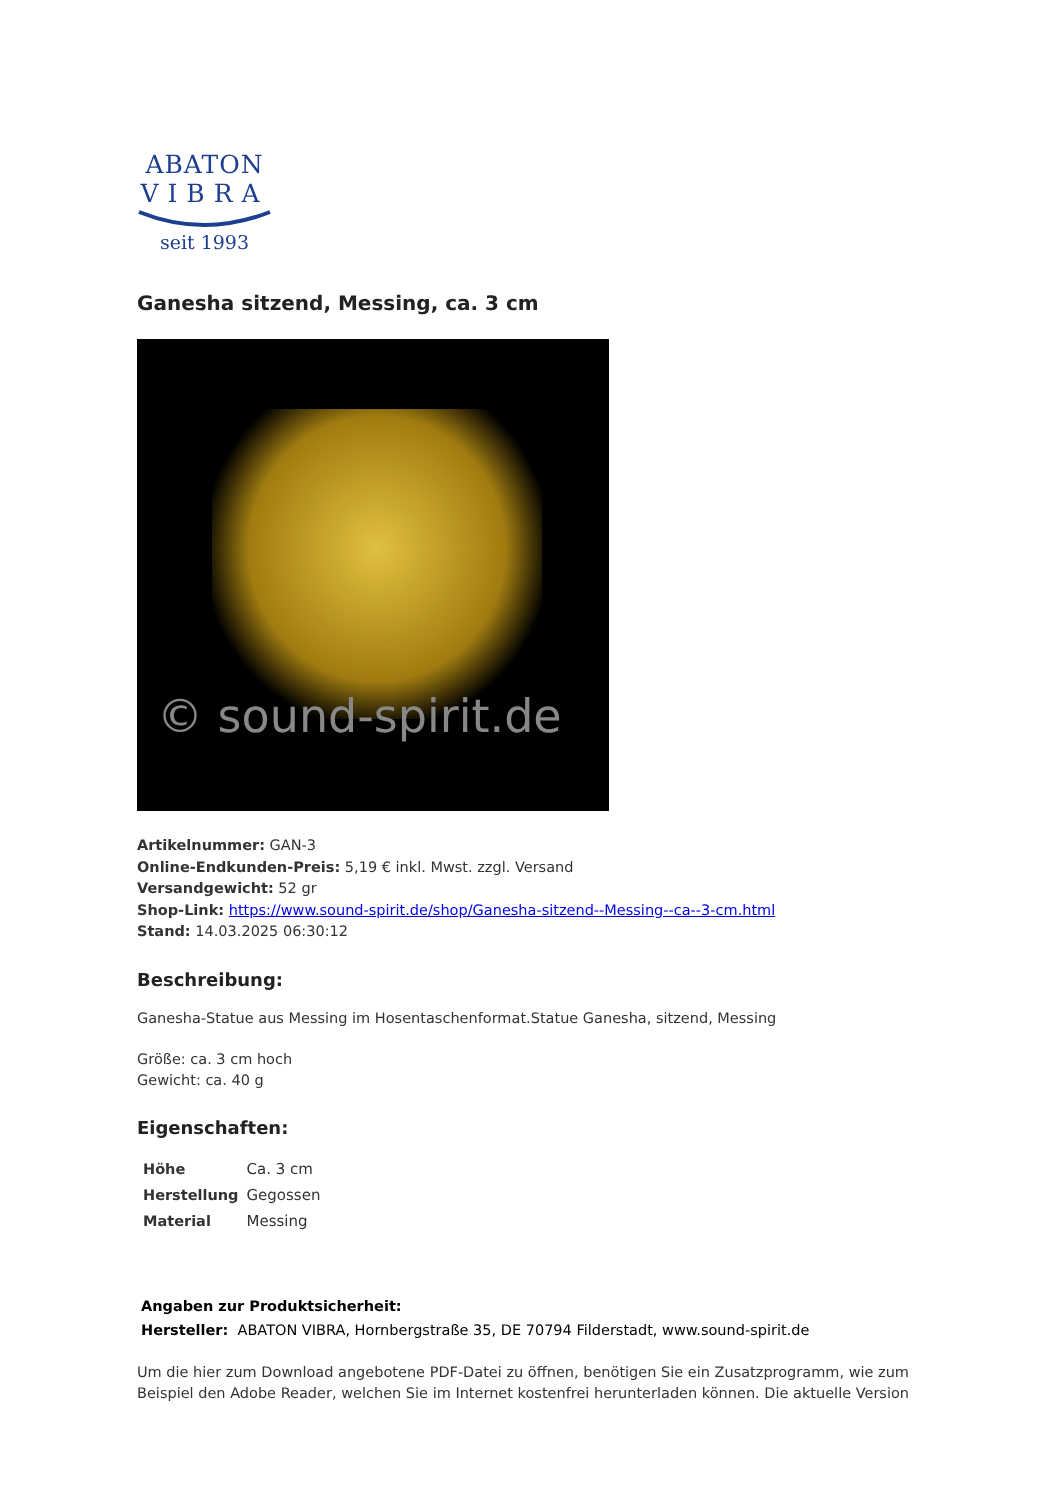ABATON
VIBRA
seit 1993
Ganesha sitzend, Messing, ca. 3 cm
© sound-spirit.de
Artikelnummer: GAN-3
Online-Endkunden-Preis: 5,19 € inkl. Mwst. zzgl. Versand
Versandgewicht: 52 gr
Shop-Link: https://www.sound-spirit.de/shop/Ganesha-sitzend--Messing--ca--3-cm.html
Stand: 14.03.2025 06:30:12
Beschreibung:
Ganesha-Statue aus Messing im Hosentaschenformat.Statue Ganesha, sitzend, Messing
Größe: ca. 3 cm hoch
Gewicht: ca. 40 g
Eigenschaften:
| Höhe | Ca. 3 cm |
| Herstellung | Gegossen |
| Material | Messing |
Angaben zur Produktsicherheit:
Hersteller: ABATON VIBRA, Hornbergstraße 35, DE 70794 Filderstadt, www.sound-spirit.de
Um die hier zum Download angebotene PDF-Datei zu öffnen, benötigen Sie ein Zusatzprogramm, wie zum Beispiel den Adobe Reader, welchen Sie im Internet kostenfrei herunterladen können. Die aktuelle Version